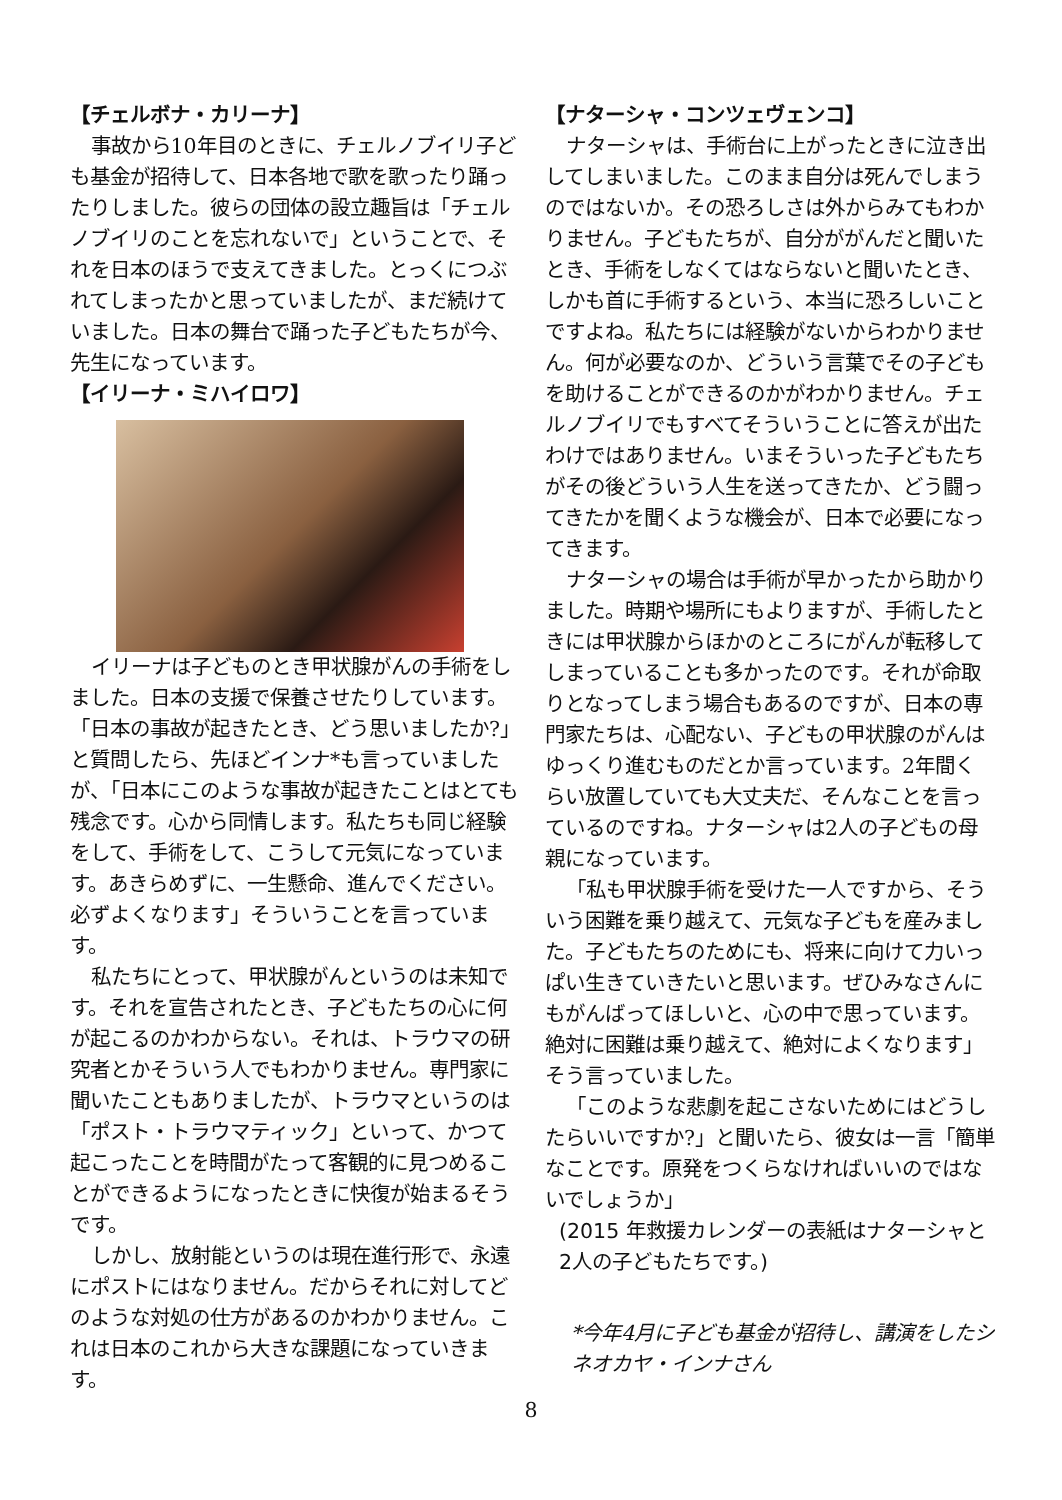【チェルボナ・カリーナ】
事故から10年目のときに、チェルノブイリ子ども基金が招待して、日本各地で歌を歌ったり踊ったりしました。彼らの団体の設立趣旨は「チェルノブイリのことを忘れないで」ということで、それを日本のほうで支えてきました。とっくにつぶれてしまったかと思っていましたが、まだ続けていました。日本の舞台で踊った子どもたちが今、先生になっています。
【イリーナ・ミハイロワ】
イリーナは子どものとき甲状腺がんの手術をしました。日本の支援で保養させたりしています。
「日本の事故が起きたとき、どう思いましたか?」と質問したら、先ほどインナ*も言っていましたが、「日本にこのような事故が起きたことはとても残念です。心から同情します。私たちも同じ経験をして、手術をして、こうして元気になっています。あきらめずに、一生懸命、進んでください。必ずよくなります」そういうことを言っています。
私たちにとって、甲状腺がんというのは未知です。それを宣告されたとき、子どもたちの心に何が起こるのかわからない。それは、トラウマの研究者とかそういう人でもわかりません。専門家に聞いたこともありましたが、トラウマというのは「ポスト・トラウマティック」といって、かつて起こったことを時間がたって客観的に見つめることができるようになったときに快復が始まるそうです。
しかし、放射能というのは現在進行形で、永遠にポストにはなりません。だからそれに対してどのような対処の仕方があるのかわかりません。これは日本のこれから大きな課題になっていきます。
【ナターシャ・コンツェヴェンコ】
ナターシャは、手術台に上がったときに泣き出してしまいました。このまま自分は死んでしまうのではないか。その恐ろしさは外からみてもわかりません。子どもたちが、自分ががんだと聞いたとき、手術をしなくてはならないと聞いたとき、しかも首に手術するという、本当に恐ろしいことですよね。私たちには経験がないからわかりません。何が必要なのか、どういう言葉でその子どもを助けることができるのかがわかりません。チェルノブイリでもすべてそういうことに答えが出たわけではありません。いまそういった子どもたちがその後どういう人生を送ってきたか、どう闘ってきたかを聞くような機会が、日本で必要になってきます。
ナターシャの場合は手術が早かったから助かりました。時期や場所にもよりますが、手術したときには甲状腺からほかのところにがんが転移してしまっていることも多かったのです。それが命取りとなってしまう場合もあるのですが、日本の専門家たちは、心配ない、子どもの甲状腺のがんはゆっくり進むものだとか言っています。2年間くらい放置していても大丈夫だ、そんなことを言っているのですね。ナターシャは2人の子どもの母親になっています。
「私も甲状腺手術を受けた一人ですから、そういう困難を乗り越えて、元気な子どもを産みました。子どもたちのためにも、将来に向けて力いっぱい生きていきたいと思います。ぜひみなさんにもがんばってほしいと、心の中で思っています。絶対に困難は乗り越えて、絶対によくなります」そう言っていました。
「このような悲劇を起こさないためにはどうしたらいいですか?」と聞いたら、彼女は一言「簡単なことです。原発をつくらなければいいのではないでしょうか」
(2015 年救援カレンダーの表紙はナターシャと2人の子どもたちです。)
*今年4月に子ども基金が招待し、講演をしたシネオカヤ・インナさん
8